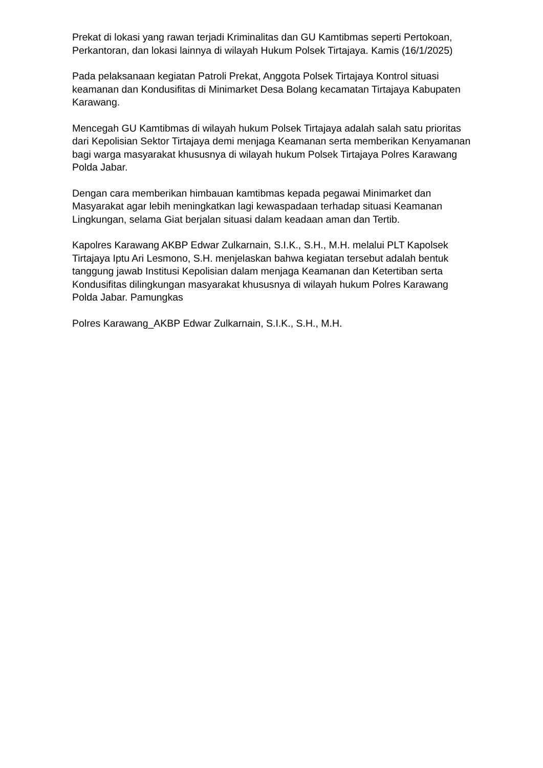Prekat di lokasi yang rawan terjadi Kriminalitas dan GU Kamtibmas seperti Pertokoan, Perkantoran, dan lokasi lainnya di wilayah Hukum Polsek Tirtajaya. Kamis (16/1/2025)
Pada pelaksanaan kegiatan Patroli Prekat, Anggota Polsek Tirtajaya Kontrol situasi keamanan dan Kondusifitas di Minimarket Desa Bolang kecamatan Tirtajaya Kabupaten Karawang.
Mencegah GU Kamtibmas di wilayah hukum Polsek Tirtajaya adalah salah satu prioritas dari Kepolisian Sektor Tirtajaya demi menjaga Keamanan serta memberikan Kenyamanan bagi warga masyarakat khususnya di wilayah hukum Polsek Tirtajaya Polres Karawang Polda Jabar.
Dengan cara memberikan himbauan kamtibmas kepada pegawai Minimarket dan Masyarakat agar lebih meningkatkan lagi kewaspadaan terhadap situasi Keamanan Lingkungan, selama Giat berjalan situasi dalam keadaan aman dan Tertib.
Kapolres Karawang AKBP Edwar Zulkarnain, S.I.K., S.H., M.H. melalui PLT Kapolsek Tirtajaya Iptu Ari Lesmono, S.H. menjelaskan bahwa kegiatan tersebut adalah bentuk tanggung jawab Institusi Kepolisian dalam menjaga Keamanan dan Ketertiban serta Kondusifitas dilingkungan masyarakat khususnya di wilayah hukum Polres Karawang Polda Jabar. Pamungkas
Polres Karawang_AKBP Edwar Zulkarnain, S.I.K., S.H., M.H.